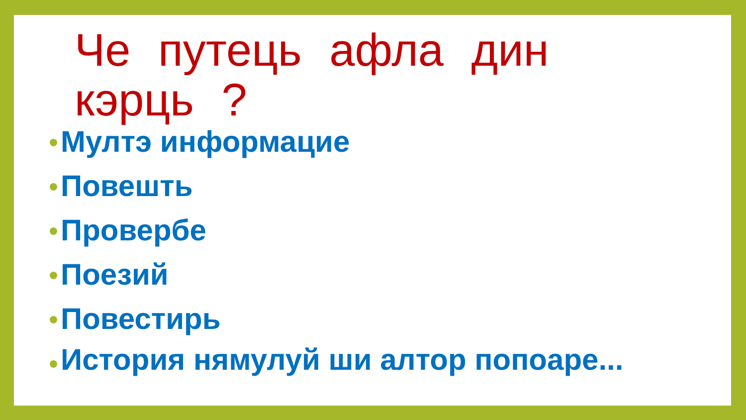Че путець афла дин кэрць ?
Мултэ информацие
Повешть
Провербе
Поезий
Повестирь
История нямулуй ши алтор попоаре...